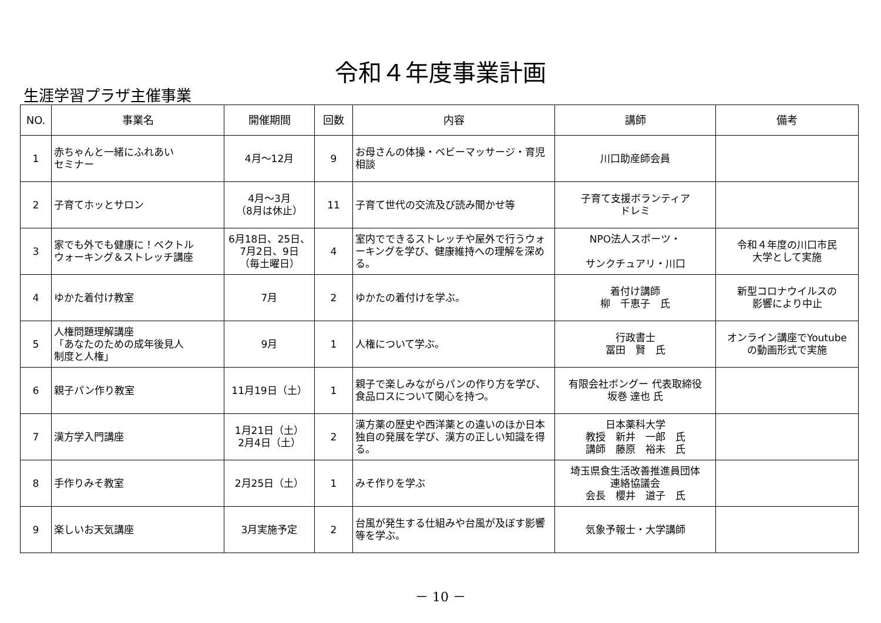令和４年度事業計画
生涯学習プラザ主催事業
| NO. | 事業名 | 開催期間 | 回数 | 内容 | 講師 | 備考 |
| --- | --- | --- | --- | --- | --- | --- |
| 1 | 赤ちゃんと一緒にふれあい セミナー | 4月～12月 | 9 | お母さんの体操・ベビーマッサージ・育児相談 | 川口助産師会員 | |
| 2 | 子育てホッとサロン | 4月～3月 （8月は休止） | 11 | 子育て世代の交流及び読み聞かせ等 | 子育て支援ボランティア ドレミ | |
| 3 | 家でも外でも健康に！ベクトル ウォーキング＆ストレッチ講座 | 6月18日、25日、 7月2日、9日 （毎土曜日） | 4 | 室内でできるストレッチや屋外で行うウォーキングを学び、健康維持への理解を深める。 | NPO法人スポーツ・ サンクチュアリ・川口 | 令和４年度の川口市民 大学として実施 |
| 4 | ゆかた着付け教室 | 7月 | 2 | ゆかたの着付けを学ぶ。 | 着付け講師 柳 千恵子 氏 | 新型コロナウイルスの 影響により中止 |
| 5 | 人権問題理解講座 「あなたのための成年後見人 制度と人権」 | 9月 | 1 | 人権について学ぶ。 | 行政書士 冨田 賢 氏 | オンライン講座でYoutube の動画形式で実施 |
| 6 | 親子パン作り教室 | 11月19日（土） | 1 | 親子で楽しみながらパンの作り方を学び、食品ロスについて関心を持つ。 | 有限会社ボングー 代表取締役 坂巻 達也 氏 | |
| 7 | 漢方学入門講座 | 1月21日（土） 2月4日（土） | 2 | 漢方薬の歴史や西洋薬との違いのほか日本独自の発展を学び、漢方の正しい知識を得る。 | 日本薬科大学 教授 新井 一郎 氏 講師 藤原 裕未 氏 | |
| 8 | 手作りみそ教室 | 2月25日（土） | 1 | みそ作りを学ぶ | 埼玉県食生活改善推進員団体 連絡協議会 会長 櫻井 道子 氏 | |
| 9 | 楽しいお天気講座 | 3月実施予定 | 2 | 台風が発生する仕組みや台風が及ぼす影響等を学ぶ。 | 気象予報士・大学講師 | |
－ 10 －